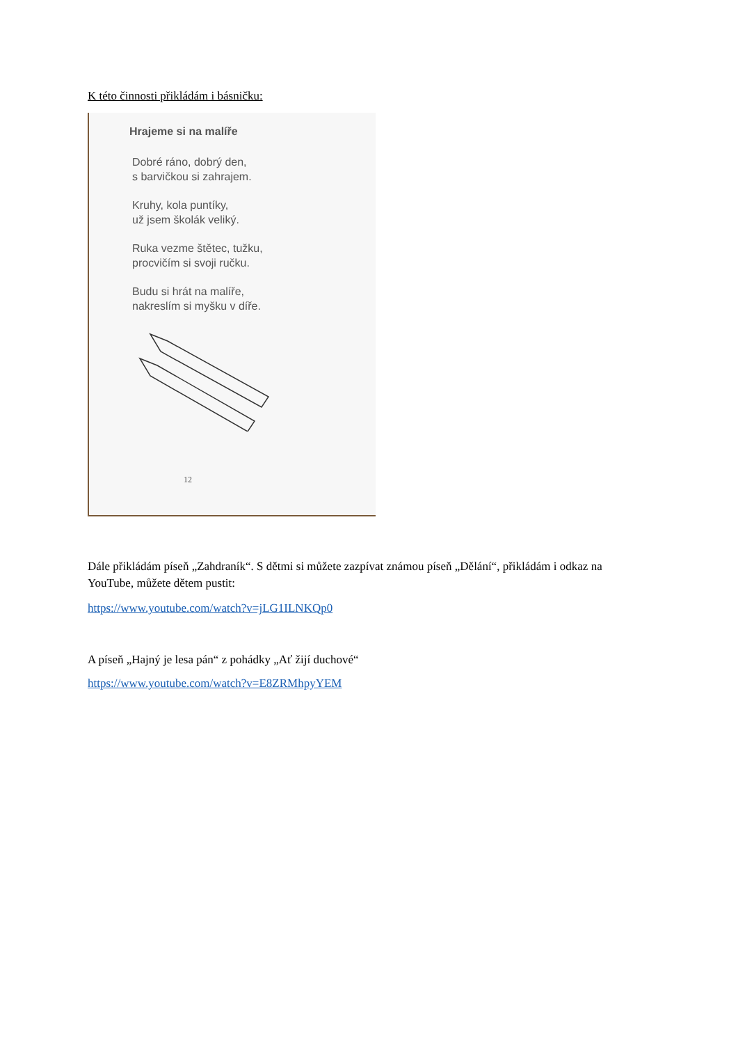K této činnosti přikládám i básničku:
Hrajeme si na malíře
Dobré ráno, dobrý den,
s barvičkou si zahrajem.
Kruhy, kola puntíky,
už jsem školák veliký.
Ruka vezme štětec, tužku,
procvičím si svoji ručku.
Budu si hrát na malíře,
nakreslím si myšku v díře.
12
Dále přikládám píseň „Zahdraník“. S dětmi si můžete zazpívat známou píseň „Dělání“, přikládám i odkaz na YouTube, můžete dětem pustit:
https://www.youtube.com/watch?v=jLG1ILNKQp0
A píseň „Hajný je lesa pán“ z pohádky „Ať žijí duchové“
https://www.youtube.com/watch?v=E8ZRMhpyYEM